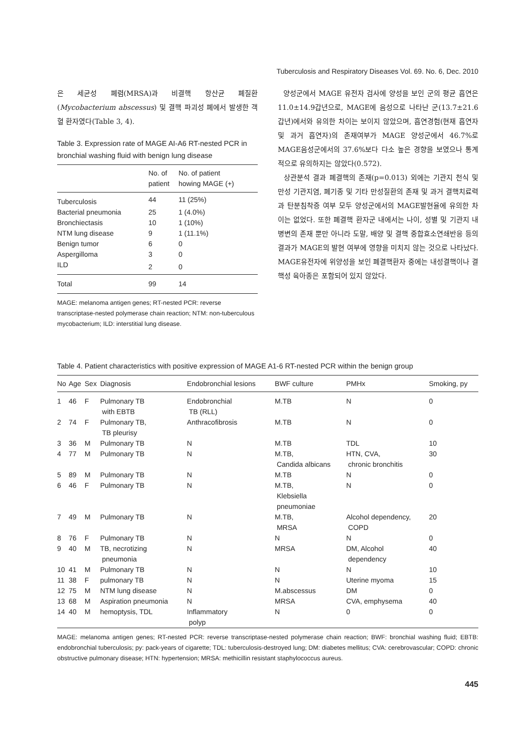Tuberculosis and Respiratory Diseases Vol. 69. No. 6, Dec. 2010
은 세균성 폐렴(MRSA)과 비결핵 항산균 폐질환(Mycobacterium abscessus) 및 결핵 파괴성 폐에서 발생한 객혈 환자였다(Table 3, 4).
Table 3. Expression rate of MAGE AI-A6 RT-nested PCR in bronchial washing fluid with benign lung disease
| | No. of patient | No. of patient howing MAGE (+) |
| --- | --- | --- |
| Tuberculosis | 44 | 11 (25%) |
| Bacterial pneumonia | 25 | 1 (4.0%) |
| Bronchiectasis | 10 | 1 (10%) |
| NTM lung disease | 9 | 1 (11.1%) |
| Benign tumor | 6 | 0 |
| Aspergilloma | 3 | 0 |
| ILD | 2 | 0 |
| Total | 99 | 14 |
MAGE: melanoma antigen genes; RT-nested PCR: reverse transcriptase-nested polymerase chain reaction; NTM: non-tuberculous mycobacterium; ILD: interstitial lung disease.
양성군에서 MAGE 유전자 검사에 양성을 보인 군의 평균 흡연은 11.0±14.9갑년으로, MAGE에 음성으로 나타난 군(13.7±21.6갑년)에서와 유의한 차이는 보이지 않았으며, 흡연경험(현재 흡연자 및 과거 흡연자)의 존재여부가 MAGE 양성군에서 46.7%로 MAGE음성군에서의 37.6%보다 다소 높은 경향을 보였으나 통계적으로 유의하지는 않았다(0.572).
상관분석 결과 폐결핵의 존재(p=0.013) 외에는 기관지 천식 및 만성 기관지염, 폐기종 및 기타 만성질환의 존재 및 과거 결핵치료력과 탄분침착증 여부 모두 양성군에서의 MAGE발현율에 유의한 차이는 없었다. 또한 폐결핵 환자군 내에서는 나이, 성별 및 기관지 내 병변의 존재 뿐만 아니라 도말, 배양 및 결핵 중합효소연쇄반응 등의 결과가 MAGE의 발현 여부에 영향을 미치지 않는 것으로 나타났다. MAGE유전자에 위양성을 보인 폐결핵환자 중에는 내성결핵이나 결핵성 육아종은 포함되어 있지 않았다.
Table 4. Patient characteristics with positive expression of MAGE A1-6 RT-nested PCR within the benign group
| No | Age | Sex | Diagnosis | Endobronchial lesions | BWF culture | PMHx | Smoking, py |
| --- | --- | --- | --- | --- | --- | --- | --- |
| 1 | 46 | F | Pulmonary TB with EBTB | Endobronchial TB (RLL) | M.TB | N | 0 |
| 2 | 74 | F | Pulmonary TB, TB pleurisy | Anthracofibrosis | M.TB | N | 0 |
| 3 | 36 | M | Pulmonary TB | N | M.TB | TDL | 10 |
| 4 | 77 | M | Pulmonary TB | N | M.TB, Candida albicans | HTN, CVA, chronic bronchitis | 30 |
| 5 | 89 | M | Pulmonary TB | N | M.TB | N | 0 |
| 6 | 46 | F | Pulmonary TB | N | M.TB, Klebsiella pneumoniae | N | 0 |
| 7 | 49 | M | Pulmonary TB | N | M.TB, MRSA | Alcohol dependency, COPD | 20 |
| 8 | 76 | F | Pulmonary TB | N | N | N | 0 |
| 9 | 40 | M | TB, necrotizing pneumonia | N | MRSA | DM, Alcohol dependency | 40 |
| 10 | 41 | M | Pulmonary TB | N | N | N | 10 |
| 11 | 38 | F | pulmonary TB | N | N | Uterine myoma | 15 |
| 12 | 75 | M | NTM lung disease | N | M.abscessus | DM | 0 |
| 13 | 68 | M | Aspiration pneumonia | N | MRSA | CVA, emphysema | 40 |
| 14 | 40 | M | hemoptysis, TDL | Inflammatory polyp | N | 0 | 0 |
MAGE: melanoma antigen genes; RT-nested PCR: reverse transcriptase-nested polymerase chain reaction; BWF: bronchial washing fluid; EBTB: endobronchial tuberculosis; py: pack-years of cigarette; TDL: tuberculosis-destroyed lung; DM: diabetes mellitus; CVA: cerebrovascular; COPD: chronic obstructive pulmonary disease; HTN: hypertension; MRSA: methicillin resistant staphylococcus aureus.
445